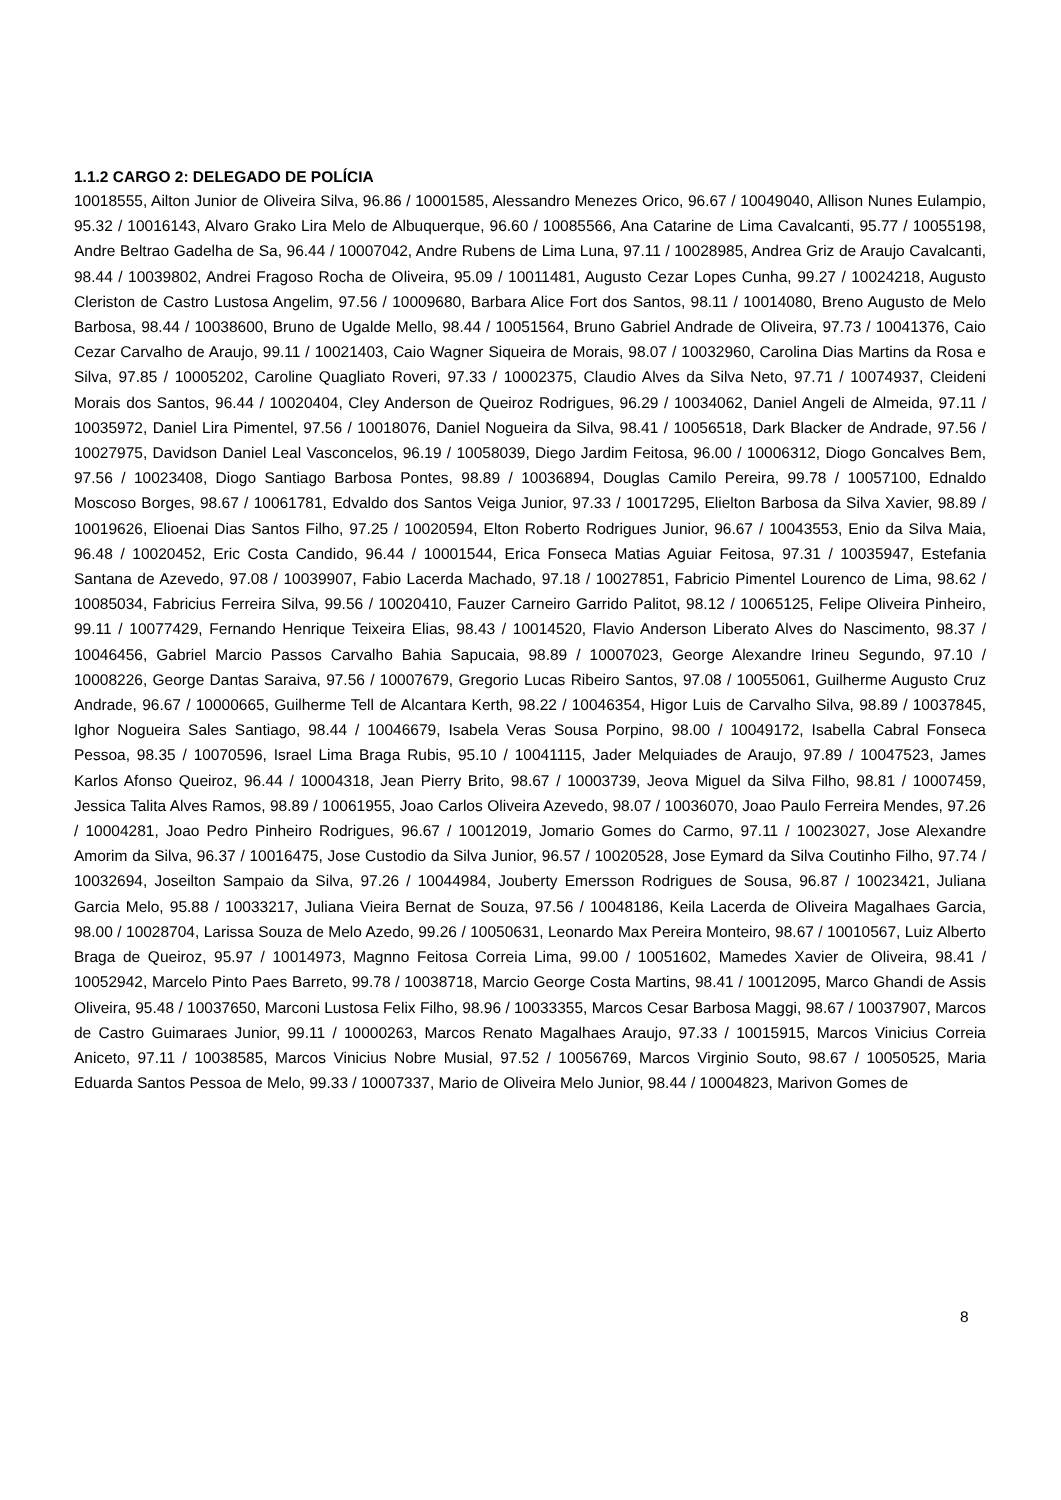1.1.2 CARGO 2: DELEGADO DE POLÍCIA
10018555, Ailton Junior de Oliveira Silva, 96.86 / 10001585, Alessandro Menezes Orico, 96.67 / 10049040, Allison Nunes Eulampio, 95.32 / 10016143, Alvaro Grako Lira Melo de Albuquerque, 96.60 / 10085566, Ana Catarine de Lima Cavalcanti, 95.77 / 10055198, Andre Beltrao Gadelha de Sa, 96.44 / 10007042, Andre Rubens de Lima Luna, 97.11 / 10028985, Andrea Griz de Araujo Cavalcanti, 98.44 / 10039802, Andrei Fragoso Rocha de Oliveira, 95.09 / 10011481, Augusto Cezar Lopes Cunha, 99.27 / 10024218, Augusto Cleriston de Castro Lustosa Angelim, 97.56 / 10009680, Barbara Alice Fort dos Santos, 98.11 / 10014080, Breno Augusto de Melo Barbosa, 98.44 / 10038600, Bruno de Ugalde Mello, 98.44 / 10051564, Bruno Gabriel Andrade de Oliveira, 97.73 / 10041376, Caio Cezar Carvalho de Araujo, 99.11 / 10021403, Caio Wagner Siqueira de Morais, 98.07 / 10032960, Carolina Dias Martins da Rosa e Silva, 97.85 / 10005202, Caroline Quagliato Roveri, 97.33 / 10002375, Claudio Alves da Silva Neto, 97.71 / 10074937, Cleideni Morais dos Santos, 96.44 / 10020404, Cley Anderson de Queiroz Rodrigues, 96.29 / 10034062, Daniel Angeli de Almeida, 97.11 / 10035972, Daniel Lira Pimentel, 97.56 / 10018076, Daniel Nogueira da Silva, 98.41 / 10056518, Dark Blacker de Andrade, 97.56 / 10027975, Davidson Daniel Leal Vasconcelos, 96.19 / 10058039, Diego Jardim Feitosa, 96.00 / 10006312, Diogo Goncalves Bem, 97.56 / 10023408, Diogo Santiago Barbosa Pontes, 98.89 / 10036894, Douglas Camilo Pereira, 99.78 / 10057100, Ednaldo Moscoso Borges, 98.67 / 10061781, Edvaldo dos Santos Veiga Junior, 97.33 / 10017295, Elielton Barbosa da Silva Xavier, 98.89 / 10019626, Elioenai Dias Santos Filho, 97.25 / 10020594, Elton Roberto Rodrigues Junior, 96.67 / 10043553, Enio da Silva Maia, 96.48 / 10020452, Eric Costa Candido, 96.44 / 10001544, Erica Fonseca Matias Aguiar Feitosa, 97.31 / 10035947, Estefania Santana de Azevedo, 97.08 / 10039907, Fabio Lacerda Machado, 97.18 / 10027851, Fabricio Pimentel Lourenco de Lima, 98.62 / 10085034, Fabricius Ferreira Silva, 99.56 / 10020410, Fauzer Carneiro Garrido Palitot, 98.12 / 10065125, Felipe Oliveira Pinheiro, 99.11 / 10077429, Fernando Henrique Teixeira Elias, 98.43 / 10014520, Flavio Anderson Liberato Alves do Nascimento, 98.37 / 10046456, Gabriel Marcio Passos Carvalho Bahia Sapucaia, 98.89 / 10007023, George Alexandre Irineu Segundo, 97.10 / 10008226, George Dantas Saraiva, 97.56 / 10007679, Gregorio Lucas Ribeiro Santos, 97.08 / 10055061, Guilherme Augusto Cruz Andrade, 96.67 / 10000665, Guilherme Tell de Alcantara Kerth, 98.22 / 10046354, Higor Luis de Carvalho Silva, 98.89 / 10037845, Ighor Nogueira Sales Santiago, 98.44 / 10046679, Isabela Veras Sousa Porpino, 98.00 / 10049172, Isabella Cabral Fonseca Pessoa, 98.35 / 10070596, Israel Lima Braga Rubis, 95.10 / 10041115, Jader Melquiades de Araujo, 97.89 / 10047523, James Karlos Afonso Queiroz, 96.44 / 10004318, Jean Pierry Brito, 98.67 / 10003739, Jeova Miguel da Silva Filho, 98.81 / 10007459, Jessica Talita Alves Ramos, 98.89 / 10061955, Joao Carlos Oliveira Azevedo, 98.07 / 10036070, Joao Paulo Ferreira Mendes, 97.26 / 10004281, Joao Pedro Pinheiro Rodrigues, 96.67 / 10012019, Jomario Gomes do Carmo, 97.11 / 10023027, Jose Alexandre Amorim da Silva, 96.37 / 10016475, Jose Custodio da Silva Junior, 96.57 / 10020528, Jose Eymard da Silva Coutinho Filho, 97.74 / 10032694, Joseilton Sampaio da Silva, 97.26 / 10044984, Jouberty Emersson Rodrigues de Sousa, 96.87 / 10023421, Juliana Garcia Melo, 95.88 / 10033217, Juliana Vieira Bernat de Souza, 97.56 / 10048186, Keila Lacerda de Oliveira Magalhaes Garcia, 98.00 / 10028704, Larissa Souza de Melo Azedo, 99.26 / 10050631, Leonardo Max Pereira Monteiro, 98.67 / 10010567, Luiz Alberto Braga de Queiroz, 95.97 / 10014973, Magnno Feitosa Correia Lima, 99.00 / 10051602, Mamedes Xavier de Oliveira, 98.41 / 10052942, Marcelo Pinto Paes Barreto, 99.78 / 10038718, Marcio George Costa Martins, 98.41 / 10012095, Marco Ghandi de Assis Oliveira, 95.48 / 10037650, Marconi Lustosa Felix Filho, 98.96 / 10033355, Marcos Cesar Barbosa Maggi, 98.67 / 10037907, Marcos de Castro Guimaraes Junior, 99.11 / 10000263, Marcos Renato Magalhaes Araujo, 97.33 / 10015915, Marcos Vinicius Correia Aniceto, 97.11 / 10038585, Marcos Vinicius Nobre Musial, 97.52 / 10056769, Marcos Virginio Souto, 98.67 / 10050525, Maria Eduarda Santos Pessoa de Melo, 99.33 / 10007337, Mario de Oliveira Melo Junior, 98.44 / 10004823, Marivon Gomes de
8